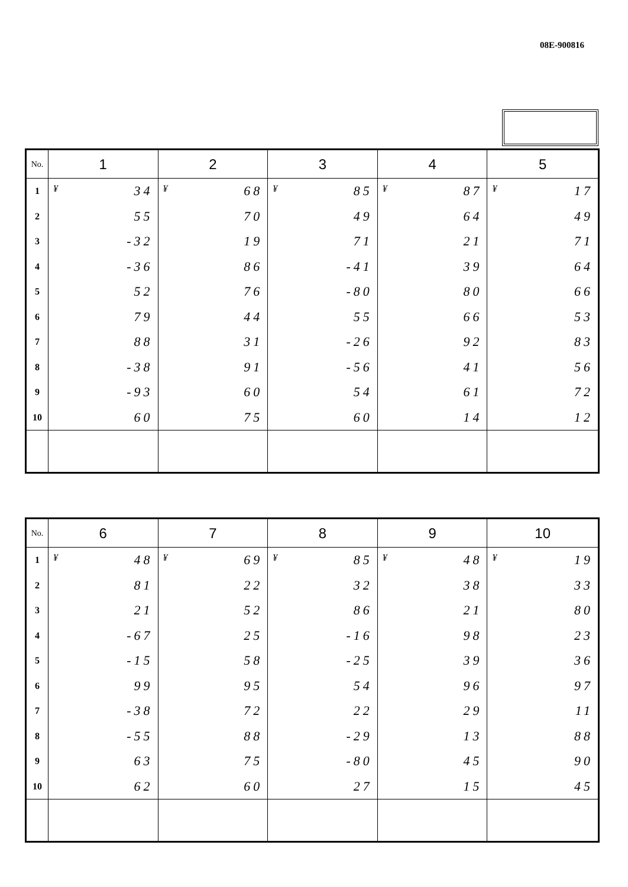08E-900816
| No. | 1 | 2 | 3 | 4 | 5 |
| --- | --- | --- | --- | --- | --- |
| 1 | ¥ 34 | ¥ 68 | ¥ 85 | ¥ 87 | ¥ 17 |
| 2 | 55 | 70 | 49 | 64 | 49 |
| 3 | -32 | 19 | 71 | 21 | 71 |
| 4 | -36 | 86 | -41 | 39 | 64 |
| 5 | 52 | 76 | -80 | 80 | 66 |
| 6 | 79 | 44 | 55 | 66 | 53 |
| 7 | 88 | 31 | -26 | 92 | 83 |
| 8 | -38 | 91 | -56 | 41 | 56 |
| 9 | -93 | 60 | 54 | 61 | 72 |
| 10 | 60 | 75 | 60 | 14 | 12 |
| No. | 6 | 7 | 8 | 9 | 10 |
| --- | --- | --- | --- | --- | --- |
| 1 | ¥ 48 | ¥ 69 | ¥ 85 | ¥ 48 | ¥ 19 |
| 2 | 81 | 22 | 32 | 38 | 33 |
| 3 | 21 | 52 | 86 | 21 | 80 |
| 4 | -67 | 25 | -16 | 98 | 23 |
| 5 | -15 | 58 | -25 | 39 | 36 |
| 6 | 99 | 95 | 54 | 96 | 97 |
| 7 | -38 | 72 | 22 | 29 | 11 |
| 8 | -55 | 88 | -29 | 13 | 88 |
| 9 | 63 | 75 | -80 | 45 | 90 |
| 10 | 62 | 60 | 27 | 15 | 45 |